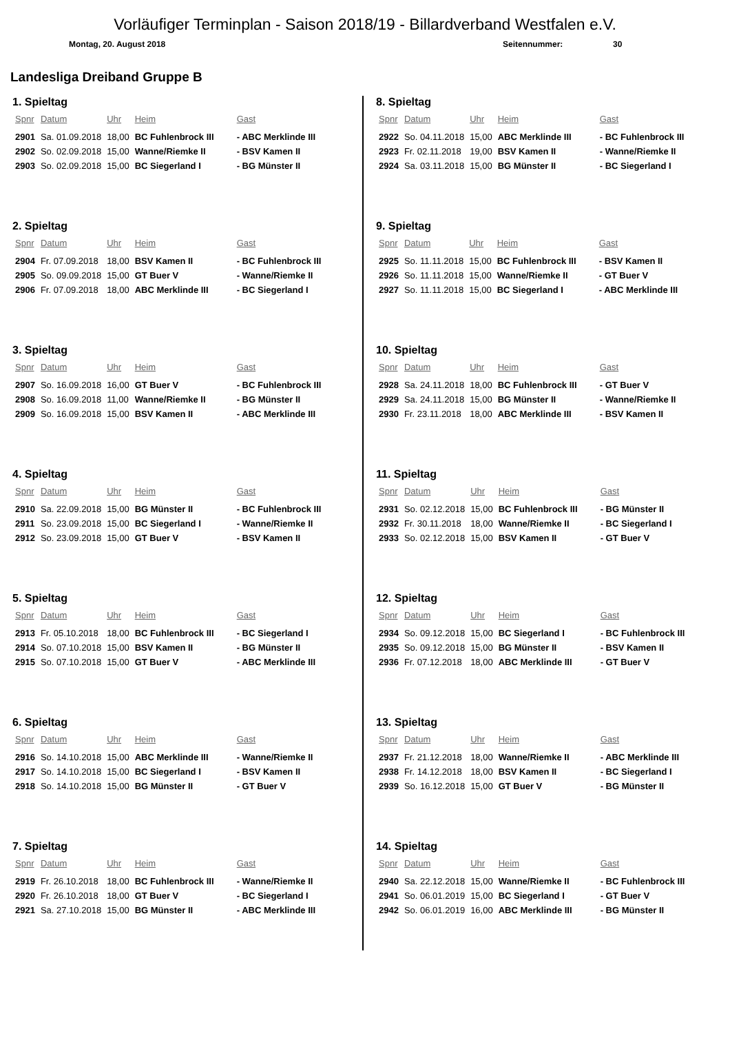Vorläufiger Terminplan - Saison 2018/19 - Billardverband Westfalen e.V.
Montag, 20. August 2018 Seitennummer: 30
Landesliga Dreiband Gruppe B
1. Spieltag
| Spnr | Datum | Uhr | Heim | Gast |
| --- | --- | --- | --- | --- |
| 2901 | Sa. 01.09.2018 | 18,00 | BC Fuhlenbrock III | - ABC Merklinde III |
| 2902 | So. 02.09.2018 | 15,00 | Wanne/Riemke II | - BSV Kamen II |
| 2903 | So. 02.09.2018 | 15,00 | BC Siegerland I | - BG Münster II |
2. Spieltag
| Spnr | Datum | Uhr | Heim | Gast |
| --- | --- | --- | --- | --- |
| 2904 | Fr. 07.09.2018 | 18,00 | BSV Kamen II | - BC Fuhlenbrock III |
| 2905 | So. 09.09.2018 | 15,00 | GT Buer V | - Wanne/Riemke II |
| 2906 | Fr. 07.09.2018 | 18,00 | ABC Merklinde III | - BC Siegerland I |
3. Spieltag
| Spnr | Datum | Uhr | Heim | Gast |
| --- | --- | --- | --- | --- |
| 2907 | So. 16.09.2018 | 16,00 | GT Buer V | - BC Fuhlenbrock III |
| 2908 | So. 16.09.2018 | 11,00 | Wanne/Riemke II | - BG Münster II |
| 2909 | So. 16.09.2018 | 15,00 | BSV Kamen II | - ABC Merklinde III |
4. Spieltag
| Spnr | Datum | Uhr | Heim | Gast |
| --- | --- | --- | --- | --- |
| 2910 | Sa. 22.09.2018 | 15,00 | BG Münster II | - BC Fuhlenbrock III |
| 2911 | So. 23.09.2018 | 15,00 | BC Siegerland I | - Wanne/Riemke II |
| 2912 | So. 23.09.2018 | 15,00 | GT Buer V | - BSV Kamen II |
5. Spieltag
| Spnr | Datum | Uhr | Heim | Gast |
| --- | --- | --- | --- | --- |
| 2913 | Fr. 05.10.2018 | 18,00 | BC Fuhlenbrock III | - BC Siegerland I |
| 2914 | So. 07.10.2018 | 15,00 | BSV Kamen II | - BG Münster II |
| 2915 | So. 07.10.2018 | 15,00 | GT Buer V | - ABC Merklinde III |
6. Spieltag
| Spnr | Datum | Uhr | Heim | Gast |
| --- | --- | --- | --- | --- |
| 2916 | So. 14.10.2018 | 15,00 | ABC Merklinde III | - Wanne/Riemke II |
| 2917 | So. 14.10.2018 | 15,00 | BC Siegerland I | - BSV Kamen II |
| 2918 | So. 14.10.2018 | 15,00 | BG Münster II | - GT Buer V |
7. Spieltag
| Spnr | Datum | Uhr | Heim | Gast |
| --- | --- | --- | --- | --- |
| 2919 | Fr. 26.10.2018 | 18,00 | BC Fuhlenbrock III | - Wanne/Riemke II |
| 2920 | Fr. 26.10.2018 | 18,00 | GT Buer V | - BC Siegerland I |
| 2921 | Sa. 27.10.2018 | 15,00 | BG Münster II | - ABC Merklinde III |
8. Spieltag
| Spnr | Datum | Uhr | Heim | Gast |
| --- | --- | --- | --- | --- |
| 2922 | So. 04.11.2018 | 15,00 | ABC Merklinde III | - BC Fuhlenbrock III |
| 2923 | Fr. 02.11.2018 | 19,00 | BSV Kamen II | - Wanne/Riemke II |
| 2924 | Sa. 03.11.2018 | 15,00 | BG Münster II | - BC Siegerland I |
9. Spieltag
| Spnr | Datum | Uhr | Heim | Gast |
| --- | --- | --- | --- | --- |
| 2925 | So. 11.11.2018 | 15,00 | BC Fuhlenbrock III | - BSV Kamen II |
| 2926 | So. 11.11.2018 | 15,00 | Wanne/Riemke II | - GT Buer V |
| 2927 | So. 11.11.2018 | 15,00 | BC Siegerland I | - ABC Merklinde III |
10. Spieltag
| Spnr | Datum | Uhr | Heim | Gast |
| --- | --- | --- | --- | --- |
| 2928 | Sa. 24.11.2018 | 18,00 | BC Fuhlenbrock III | - GT Buer V |
| 2929 | Sa. 24.11.2018 | 15,00 | BG Münster II | - Wanne/Riemke II |
| 2930 | Fr. 23.11.2018 | 18,00 | ABC Merklinde III | - BSV Kamen II |
11. Spieltag
| Spnr | Datum | Uhr | Heim | Gast |
| --- | --- | --- | --- | --- |
| 2931 | So. 02.12.2018 | 15,00 | BC Fuhlenbrock III | - BG Münster II |
| 2932 | Fr. 30.11.2018 | 18,00 | Wanne/Riemke II | - BC Siegerland I |
| 2933 | So. 02.12.2018 | 15,00 | BSV Kamen II | - GT Buer V |
12. Spieltag
| Spnr | Datum | Uhr | Heim | Gast |
| --- | --- | --- | --- | --- |
| 2934 | So. 09.12.2018 | 15,00 | BC Siegerland I | - BC Fuhlenbrock III |
| 2935 | So. 09.12.2018 | 15,00 | BG Münster II | - BSV Kamen II |
| 2936 | Fr. 07.12.2018 | 18,00 | ABC Merklinde III | - GT Buer V |
13. Spieltag
| Spnr | Datum | Uhr | Heim | Gast |
| --- | --- | --- | --- | --- |
| 2937 | Fr. 21.12.2018 | 18,00 | Wanne/Riemke II | - ABC Merklinde III |
| 2938 | Fr. 14.12.2018 | 18,00 | BSV Kamen II | - BC Siegerland I |
| 2939 | So. 16.12.2018 | 15,00 | GT Buer V | - BG Münster II |
14. Spieltag
| Spnr | Datum | Uhr | Heim | Gast |
| --- | --- | --- | --- | --- |
| 2940 | Sa. 22.12.2018 | 15,00 | Wanne/Riemke II | - BC Fuhlenbrock III |
| 2941 | So. 06.01.2019 | 15,00 | BC Siegerland I | - GT Buer V |
| 2942 | So. 06.01.2019 | 16,00 | ABC Merklinde III | - BG Münster II |